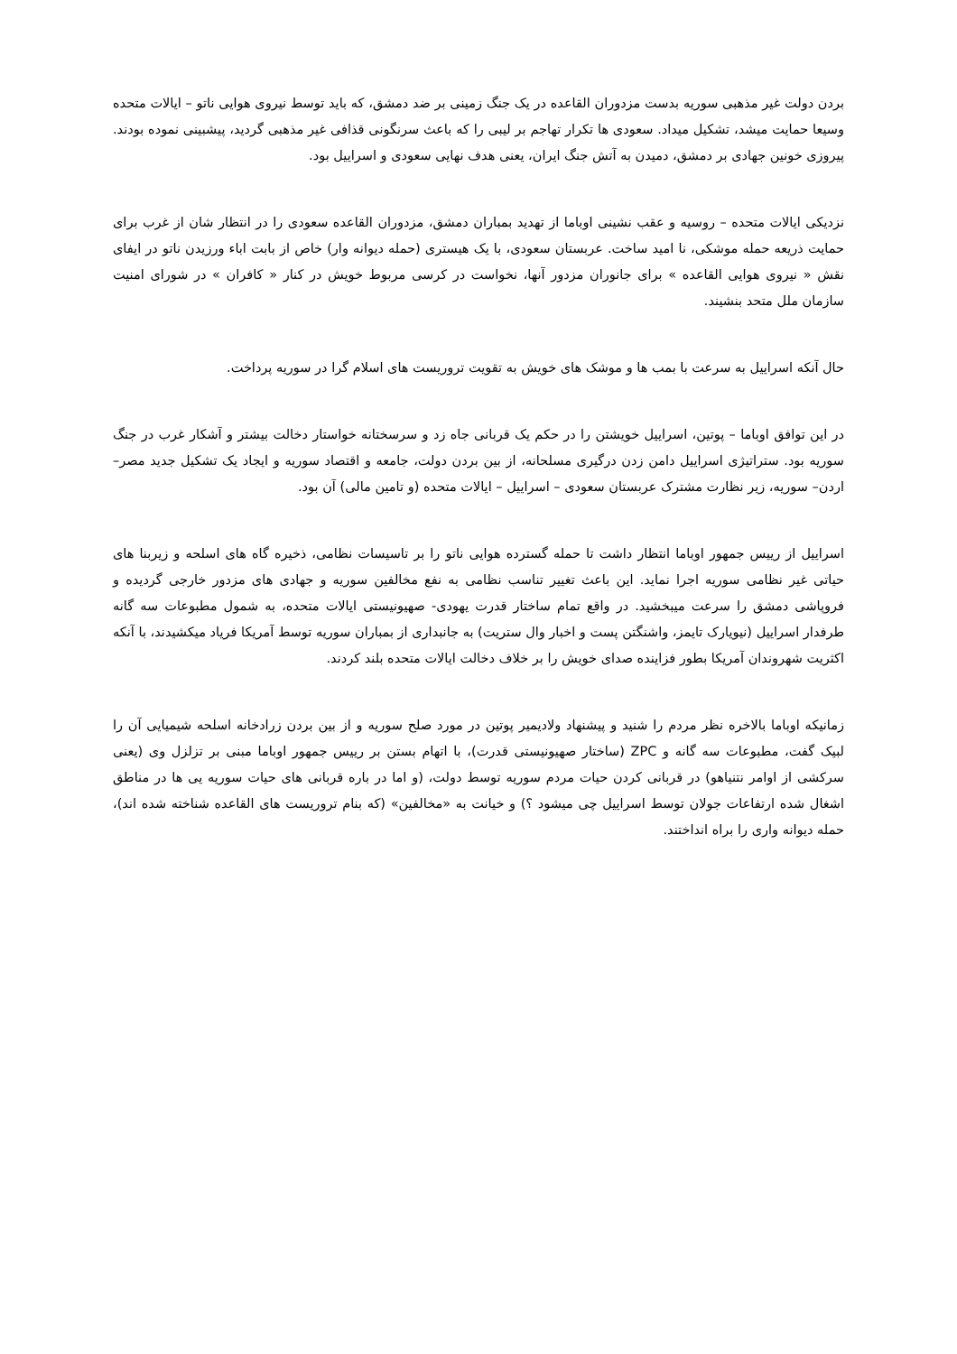بردن دولت غیر مذهبی سوریه بدست مزدوران القاعده در یک جنگ زمینی بر ضد دمشق، که باید توسط نیروی هوایی ناتو – ایالات متحده وسیعا حمایت میشد، تشکیل میداد. سعودی ها تکرار تهاجم بر لیبی را که باعث سرنگونی قذافی غیر مذهبی گردید، پیشبینی نموده بودند. پیروزی خونین جهادی بر دمشق، دمیدن به آتش جنگ ایران، یعنی هدف نهایی سعودی و اسراییل بود.
نزدیکی ایالات متحده – روسیه و عقب نشینی اوباما از تهدید بمباران دمشق، مزدوران القاعده سعودی را در انتظار شان از غرب برای حمایت ذریعه حمله موشکی، نا امید ساخت. عربستان سعودی، با یک هیستری (حمله دیوانه وار) خاص از بابت اباء ورزیدن ناتو در ایفای نقش « نیروی هوایی القاعده » برای جانوران مزدور آنها، نخواست در کرسی مربوط خویش در کنار « کافران » در شورای امنیت سازمان ملل متحد بنشیند.
حال آنکه اسراییل به سرعت با بمب ها و موشک های خویش به تقویت تروریست های اسلام گرا در سوریه پرداخت.
در این توافق اوباما – پوتین، اسراییل خویشتن را در حکم یک قربانی جاه زد و سرسختانه خواستار دخالت بیشتر و آشکار غرب در جنگ سوریه بود. ستراتیژی اسراییل دامن زدن درگیری مسلحانه، از بین بردن دولت، جامعه و اقتصاد سوریه و ایجاد یک تشکیل جدید مصر– اردن– سوریه، زیر نظارت مشترک عربستان سعودی – اسراییل – ایالات متحده (و تامین مالی) آن بود.
اسراییل از رییس جمهور اوباما انتظار داشت تا حمله گسترده هوایی ناتو را بر تاسیسات نظامی، ذخیره گاه های اسلحه و زیربنا های حیاتی غیر نظامی سوریه اجرا نماید. این باعث تغییر تناسب نظامی به نفع مخالفین سوریه و جهادی های مزدور خارجی گردیده و فروپاشی دمشق را سرعت میبخشید. در واقع تمام ساختار قدرت یهودی- صهیونیستی ایالات متحده، به شمول مطبوعات سه گانه طرفدار اسراییل (نیویارک تایمز، واشنگتن پست و اخبار وال ستریت) به جانبداری از بمباران سوریه توسط آمریکا فریاد میکشیدند، با آنکه اکثریت شهروندان آمریکا بطور فزاینده صدای خویش را بر خلاف دخالت ایالات متحده بلند کردند.
زمانیکه اوباما بالاخره نظر مردم را شنید و پیشنهاد ولادیمیر پوتین در مورد صلح سوریه و از بین بردن زرادخانه اسلحه شیمیایی آن را لبیک گفت، مطبوعات سه گانه و ZPC (ساختار صهیونیستی قدرت)، با اتهام بستن بر رییس جمهور اوباما مبنی بر تزلزل وی (یعنی سرکشی از اوامر نتنیاهو) در قربانی کردن حیات مردم سوریه توسط دولت، (و اما در باره قربانی های حیات سوریه یی ها در مناطق اشغال شده ارتفاعات جولان توسط اسراییل چی میشود ؟) و خیانت به «مخالفین» (که بنام تروریست های القاعده شناخته شده اند)، حمله دیوانه واری را براه انداختند.